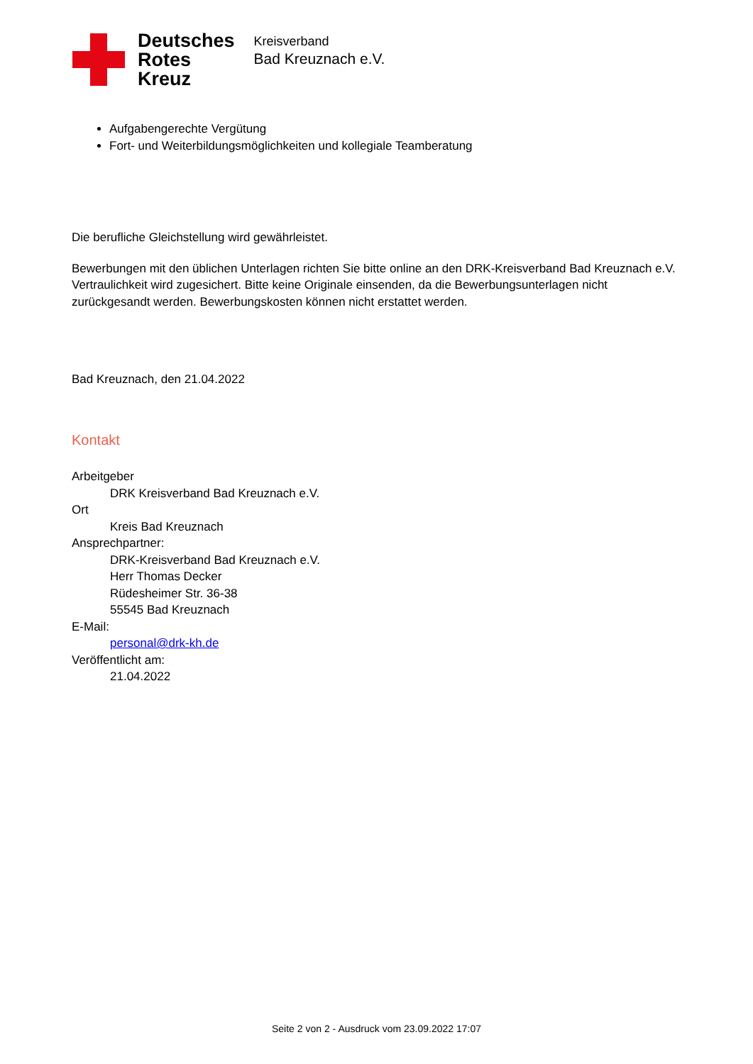Deutsches
Rotes
Kreuz
Kreisverband
Bad Kreuznach e.V.
Aufgabengerechte Vergütung
Fort- und Weiterbildungsmöglichkeiten und kollegiale Teamberatung
Die berufliche Gleichstellung wird gewährleistet.
Bewerbungen mit den üblichen Unterlagen richten Sie bitte online an den DRK-Kreisverband Bad Kreuznach e.V. Vertraulichkeit wird zugesichert. Bitte keine Originale einsenden, da die Bewerbungsunterlagen nicht zurückgesandt werden. Bewerbungskosten können nicht erstattet werden.
Bad Kreuznach, den 21.04.2022
Kontakt
Arbeitgeber
DRK Kreisverband Bad Kreuznach e.V.
Ort
Kreis Bad Kreuznach
Ansprechpartner:
DRK-Kreisverband Bad Kreuznach e.V.
Herr Thomas Decker
Rüdesheimer Str. 36-38
55545 Bad Kreuznach
E-Mail:
personal@drk-kh.de
Veröffentlicht am:
21.04.2022
Seite 2 von 2 - Ausdruck vom 23.09.2022 17:07